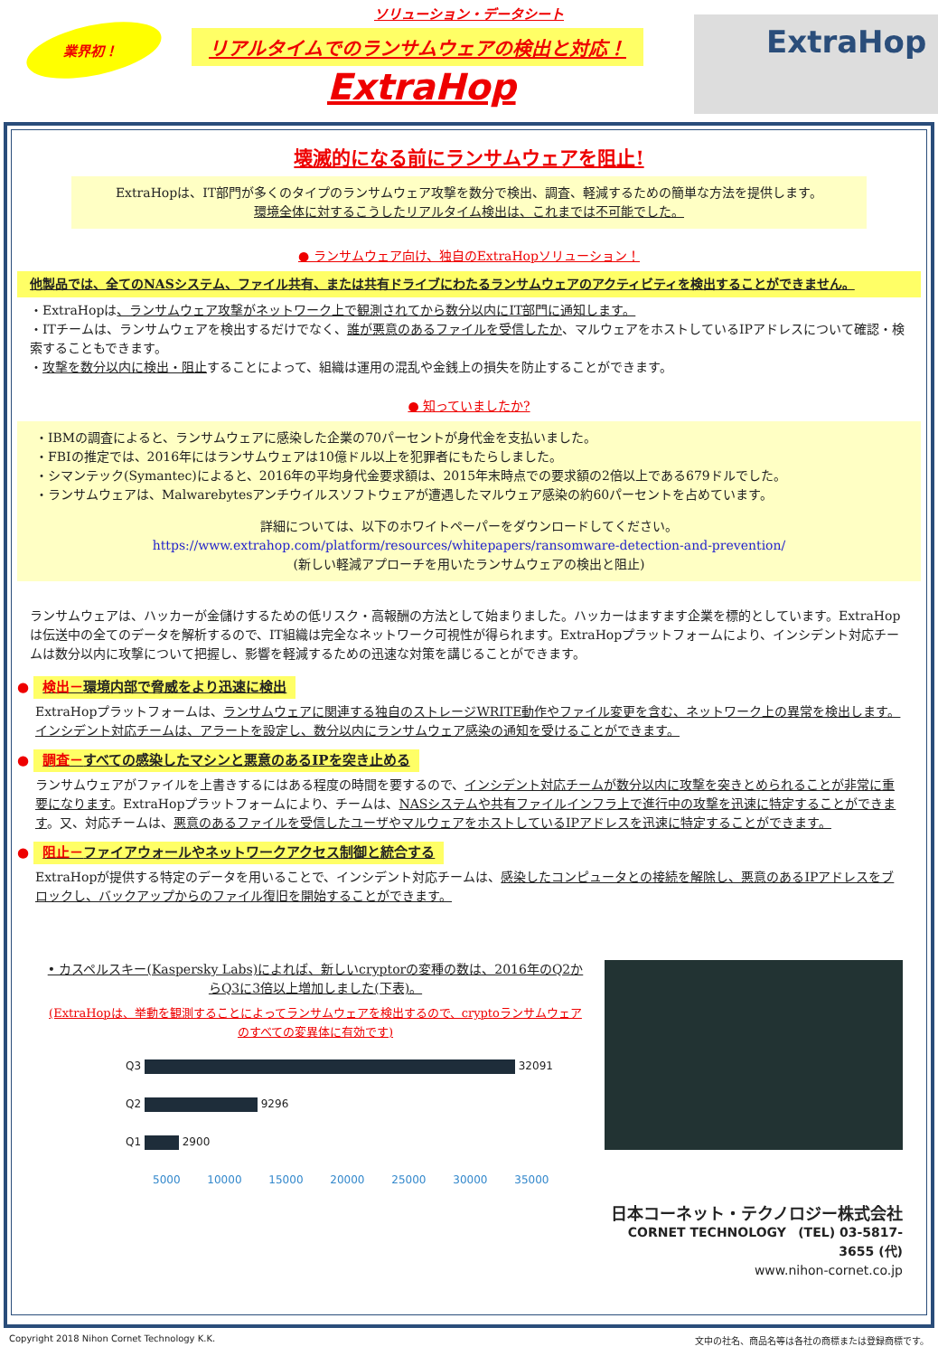業界初！
ソリューション・データシート
リアルタイムでのランサムウェアの検出と対応！
ExtraHop
ExtraHop
壊滅的になる前にランサムウェアを阻止!
ExtraHopは、IT部門が多くのタイプのランサムウェア攻撃を数分で検出、調査、軽減するための簡単な方法を提供します。
環境全体に対するこうしたリアルタイム検出は、これまでは不可能でした。
● ランサムウェア向け、独自のExtraHopソリューション！
他製品では、全てのNASシステム、ファイル共有、または共有ドライブにわたるランサムウェアのアクティビティを検出することができません。
・ExtraHopは、ランサムウェア攻撃がネットワーク上で観測されてから数分以内にIT部門に通知します。
・ITチームは、ランサムウェアを検出するだけでなく、誰が悪意のあるファイルを受信したか、マルウェアをホストしているIPアドレスについて確認・検索することもできます。
・攻撃を数分以内に検出・阻止することによって、組織は運用の混乱や金銭上の損失を防止することができます。
● 知っていましたか?
・IBMの調査によると、ランサムウェアに感染した企業の70パーセントが身代金を支払いました。
・FBIの推定では、2016年にはランサムウェアは10億ドル以上を犯罪者にもたらしました。
・シマンテック(Symantec)によると、2016年の平均身代金要求額は、2015年末時点での要求額の2倍以上である679ドルでした。
・ランサムウェアは、Malwarebytesアンチウイルスソフトウェアが遭遇したマルウェア感染の約60パーセントを占めています。
詳細については、以下のホワイトペーパーをダウンロードしてください。
https://www.extrahop.com/platform/resources/whitepapers/ransomware-detection-and-prevention/
(新しい軽減アプローチを用いたランサムウェアの検出と阻止)
ランサムウェアは、ハッカーが金儲けするための低リスク・高報酬の方法として始まりました。ハッカーはますます企業を標的としています。ExtraHopは伝送中の全てのデータを解析するので、IT組織は完全なネットワーク可視性が得られます。ExtraHopプラットフォームにより、インシデント対応チームは数分以内に攻撃について把握し、影響を軽減するための迅速な対策を講じることができます。
● 検出－環境内部で脅威をより迅速に検出
ExtraHopプラットフォームは、ランサムウェアに関連する独自のストレージWRITE動作やファイル変更を含む、ネットワーク上の異常を検出します。インシデント対応チームは、アラートを設定し、数分以内にランサムウェア感染の通知を受けることができます。
● 調査－すべての感染したマシンと悪意のあるIPを突き止める
ランサムウェアがファイルを上書きするにはある程度の時間を要するので、インシデント対応チームが数分以内に攻撃を突きとめられることが非常に重要になります。ExtraHopプラットフォームにより、チームは、NASシステムや共有ファイルインフラ上で進行中の攻撃を迅速に特定することができます。又、対応チームは、悪意のあるファイルを受信したユーザやマルウェアをホストしているIPアドレスを迅速に特定することができます。
● 阻止－ファイアウォールやネットワークアクセス制御と統合する
ExtraHopが提供する特定のデータを用いることで、インシデント対応チームは、感染したコンピュータとの接続を解除し、悪意のあるIPアドレスをブロックし、バックアップからのファイル復旧を開始することができます。
• カスペルスキー(Kaspersky Labs)によれば、新しいcryptorの変種の数は、2016年のQ2からQ3に3倍以上増加しました(下表)。
(ExtraHopは、挙動を観測することによってランサムウェアを検出するので、cryptoランサムウェアのすべての変異体に有効です)
Q3 32091
Q2 9296
Q1 2900
5000 10000 15000 20000 25000 30000 35000
日本コーネット・テクノロジー株式会社
CORNET TECHNOLOGY (TEL) 03-5817-3655 (代)
www.nihon-cornet.co.jp
Copyright 2018 Nihon Cornet Technology K.K. 文中の社名、商品名等は各社の商標または登録商標です。